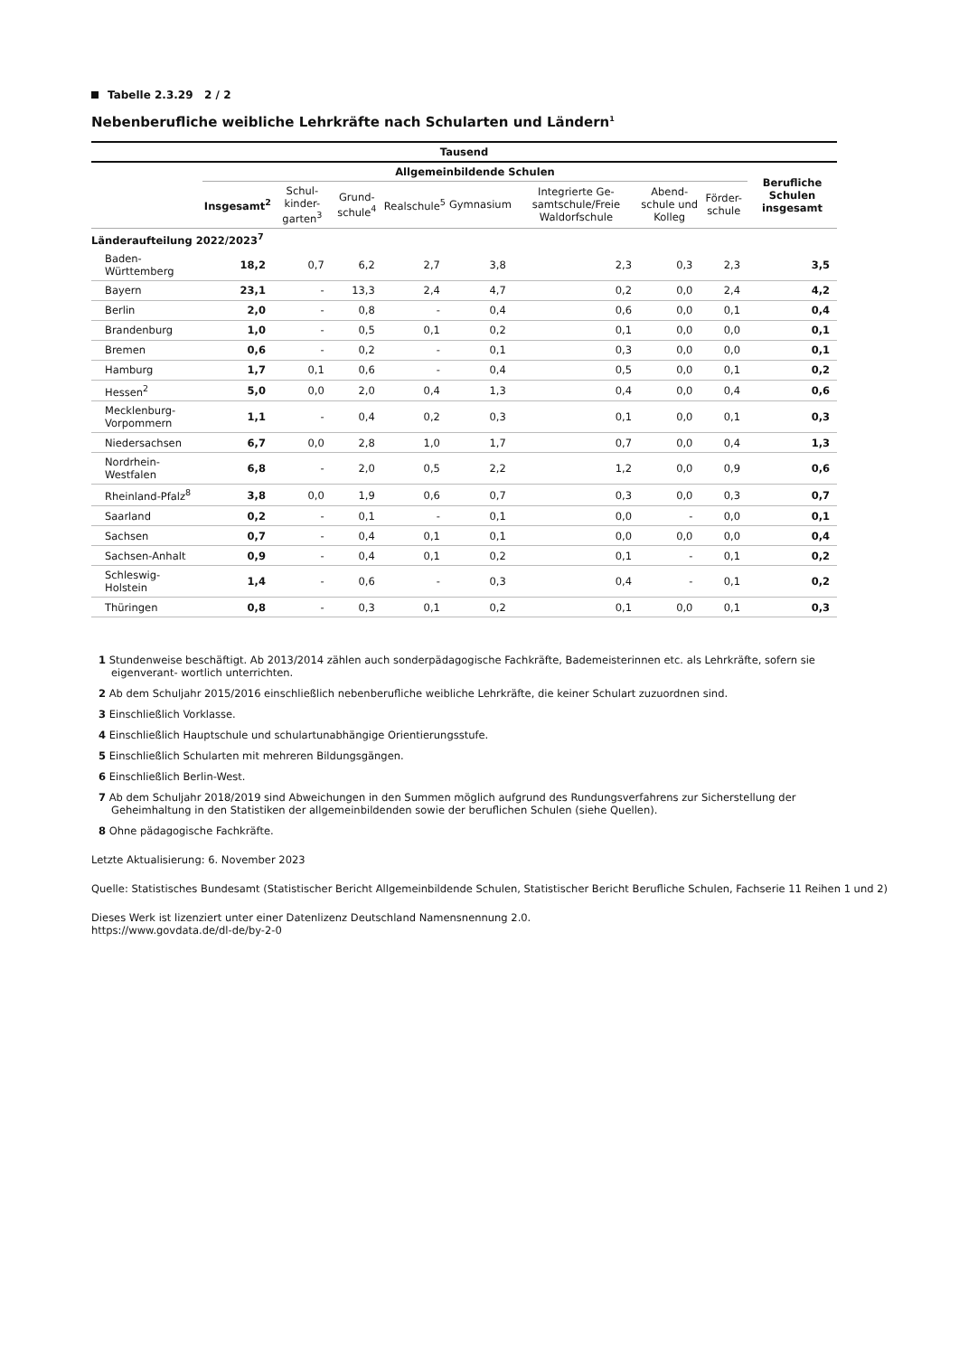Tabelle 2.3.29 2 / 2
Nebenberufliche weibliche Lehrkräfte nach Schularten und Ländern<sup>1</sup>
| Tausend | | | | | | | | | |
| --- | --- | --- | --- | --- | --- | --- | --- | --- | --- |
| | Allgemeinbildende Schulen | | | | | | | | Berufliche Schulen insgesamt |
| | Insgesamt<sup>2</sup> | Schul-kinder-garten<sup>3</sup> | Grund-schule<sup>4</sup> | Realschule<sup>5</sup> | Gymnasium | Integrierte Ge-samtschule/Freie Waldorfschule | Abend-schule und Kolleg | Förder-schule | |
| Länderaufteilung 2022/2023<sup>7</sup> | | | | | | | | | |
| Baden-Württemberg | 18,2 | 0,7 | 6,2 | 2,7 | 3,8 | 2,3 | 0,3 | 2,3 | 3,5 |
| Bayern | 23,1 | - | 13,3 | 2,4 | 4,7 | 0,2 | 0,0 | 2,4 | 4,2 |
| Berlin | 2,0 | - | 0,8 | - | 0,4 | 0,6 | 0,0 | 0,1 | 0,4 |
| Brandenburg | 1,0 | - | 0,5 | 0,1 | 0,2 | 0,1 | 0,0 | 0,0 | 0,1 |
| Bremen | 0,6 | - | 0,2 | - | 0,1 | 0,3 | 0,0 | 0,0 | 0,1 |
| Hamburg | 1,7 | 0,1 | 0,6 | - | 0,4 | 0,5 | 0,0 | 0,1 | 0,2 |
| Hessen<sup>2</sup> | 5,0 | 0,0 | 2,0 | 0,4 | 1,3 | 0,4 | 0,0 | 0,4 | 0,6 |
| Mecklenburg-Vorpommern | 1,1 | - | 0,4 | 0,2 | 0,3 | 0,1 | 0,0 | 0,1 | 0,3 |
| Niedersachsen | 6,7 | 0,0 | 2,8 | 1,0 | 1,7 | 0,7 | 0,0 | 0,4 | 1,3 |
| Nordrhein-Westfalen | 6,8 | - | 2,0 | 0,5 | 2,2 | 1,2 | 0,0 | 0,9 | 0,6 |
| Rheinland-Pfalz<sup>8</sup> | 3,8 | 0,0 | 1,9 | 0,6 | 0,7 | 0,3 | 0,0 | 0,3 | 0,7 |
| Saarland | 0,2 | - | 0,1 | - | 0,1 | 0,0 | - | 0,0 | 0,1 |
| Sachsen | 0,7 | - | 0,4 | 0,1 | 0,1 | 0,0 | 0,0 | 0,0 | 0,4 |
| Sachsen-Anhalt | 0,9 | - | 0,4 | 0,1 | 0,2 | 0,1 | - | 0,1 | 0,2 |
| Schleswig-Holstein | 1,4 | - | 0,6 | - | 0,3 | 0,4 | - | 0,1 | 0,2 |
| Thüringen | 0,8 | - | 0,3 | 0,1 | 0,2 | 0,1 | 0,0 | 0,1 | 0,3 |
1 Stundenweise beschäftigt. Ab 2013/2014 zählen auch sonderpädagogische Fachkräfte, Bademeisterinnen etc. als Lehrkräfte, sofern sie eigenverant- wortlich unterrichten.
2 Ab dem Schuljahr 2015/2016 einschließlich nebenberufliche weibliche Lehrkräfte, die keiner Schulart zuzuordnen sind.
3 Einschließlich Vorklasse.
4 Einschließlich Hauptschule und schulartunabhängige Orientierungsstufe.
5 Einschließlich Schularten mit mehreren Bildungsgängen.
6 Einschließlich Berlin-West.
7 Ab dem Schuljahr 2018/2019 sind Abweichungen in den Summen möglich aufgrund des Rundungsverfahrens zur Sicherstellung der Geheimhaltung in den Statistiken der allgemeinbildenden sowie der beruflichen Schulen (siehe Quellen).
8 Ohne pädagogische Fachkräfte.
Letzte Aktualisierung: 6. November 2023
Quelle: Statistisches Bundesamt (Statistischer Bericht Allgemeinbildende Schulen, Statistischer Bericht Berufliche Schulen, Fachserie 11 Reihen 1 und 2)
Dieses Werk ist lizenziert unter einer Datenlizenz Deutschland Namensnennung 2.0.
https://www.govdata.de/dl-de/by-2-0